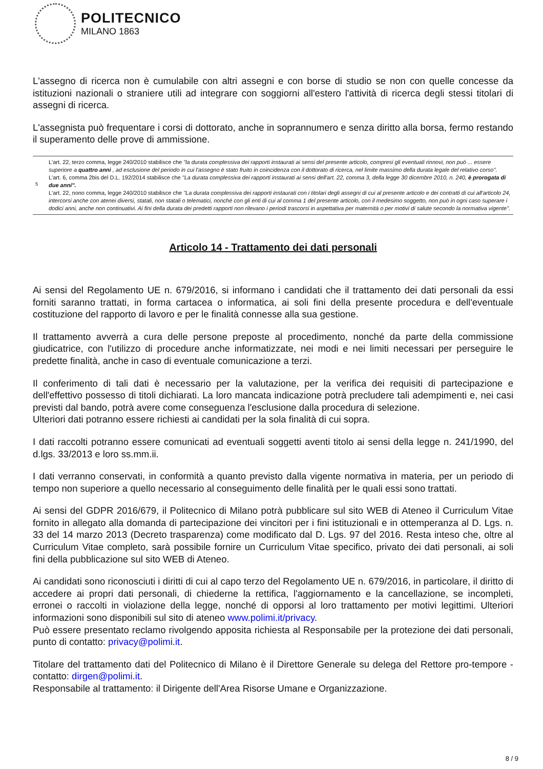POLITECNICO
MILANO 1863
L'assegno di ricerca non è cumulabile con altri assegni e con borse di studio se non con quelle concesse da istituzioni nazionali o straniere utili ad integrare con soggiorni all'estero l'attività di ricerca degli stessi titolari di assegni di ricerca.
L'assegnista può frequentare i corsi di dottorato, anche in soprannumero e senza diritto alla borsa, fermo restando il superamento delle prove di ammissione.
| <sup>5</sup> | L'art. 22, terzo comma, legge 240/2010 stabilisce che "la durata complessiva dei rapporti instaurati ai sensi del presente articolo, compresi gli eventuali rinnovi, non può ... essere superiore a quattro anni , ad esclusione del periodo in cui l'assegno è stato fruito in coincidenza con il dottorato di ricerca, nel limite massimo della durata legale del relativo corso". L'art. 6, comma 2bis del D.L. 192/2014 stabilisce che "La durata complessiva dei rapporti instaurati ai sensi dell'art. 22, comma 3, della legge 30 dicembre 2010, n. 240, è prorogata di due anni". L'art. 22, nono comma, legge 240/2010 stabilisce che "La durata complessiva dei rapporti instaurati con i titolari degli assegni di cui al presente articolo e dei contratti di cui all'articolo 24, intercorsi anche con atenei diversi, statali, non statali o telematici, nonché con gli enti di cui al comma 1 del presente articolo, con il medesimo soggetto, non può in ogni caso superare i dodici anni, anche non continuativi. Ai fini della durata dei predetti rapporti non rilevano i periodi trascorsi in aspettativa per maternità o per motivi di salute secondo la normativa vigente". |
Articolo 14 - Trattamento dei dati personali
Ai sensi del Regolamento UE n. 679/2016, si informano i candidati che il trattamento dei dati personali da essi forniti saranno trattati, in forma cartacea o informatica, ai soli fini della presente procedura e dell'eventuale costituzione del rapporto di lavoro e per le finalità connesse alla sua gestione.
Il trattamento avverrà a cura delle persone preposte al procedimento, nonché da parte della commissione giudicatrice, con l'utilizzo di procedure anche informatizzate, nei modi e nei limiti necessari per perseguire le predette finalità, anche in caso di eventuale comunicazione a terzi.
Il conferimento di tali dati è necessario per la valutazione, per la verifica dei requisiti di partecipazione e dell'effettivo possesso di titoli dichiarati. La loro mancata indicazione potrà precludere tali adempimenti e, nei casi previsti dal bando, potrà avere come conseguenza l'esclusione dalla procedura di selezione.
Ulteriori dati potranno essere richiesti ai candidati per la sola finalità di cui sopra.
I dati raccolti potranno essere comunicati ad eventuali soggetti aventi titolo ai sensi della legge n. 241/1990, del d.lgs. 33/2013 e loro ss.mm.ii.
I dati verranno conservati, in conformità a quanto previsto dalla vigente normativa in materia, per un periodo di tempo non superiore a quello necessario al conseguimento delle finalità per le quali essi sono trattati.
Ai sensi del GDPR 2016/679, il Politecnico di Milano potrà pubblicare sul sito WEB di Ateneo il Curriculum Vitae fornito in allegato alla domanda di partecipazione dei vincitori per i fini istituzionali e in ottemperanza al D. Lgs. n. 33 del 14 marzo 2013 (Decreto trasparenza) come modificato dal D. Lgs. 97 del 2016. Resta inteso che, oltre al Curriculum Vitae completo, sarà possibile fornire un Curriculum Vitae specifico, privato dei dati personali, ai soli fini della pubblicazione sul sito WEB di Ateneo.
Ai candidati sono riconosciuti i diritti di cui al capo terzo del Regolamento UE n. 679/2016, in particolare, il diritto di accedere ai propri dati personali, di chiederne la rettifica, l'aggiornamento e la cancellazione, se incompleti, erronei o raccolti in violazione della legge, nonché di opporsi al loro trattamento per motivi legittimi. Ulteriori informazioni sono disponibili sul sito di ateneo www.polimi.it/privacy.
Può essere presentato reclamo rivolgendo apposita richiesta al Responsabile per la protezione dei dati personali, punto di contatto: privacy@polimi.it.
Titolare del trattamento dati del Politecnico di Milano è il Direttore Generale su delega del Rettore pro-tempore - contatto: dirgen@polimi.it.
Responsabile al trattamento: il Dirigente dell'Area Risorse Umane e Organizzazione.
8 / 9